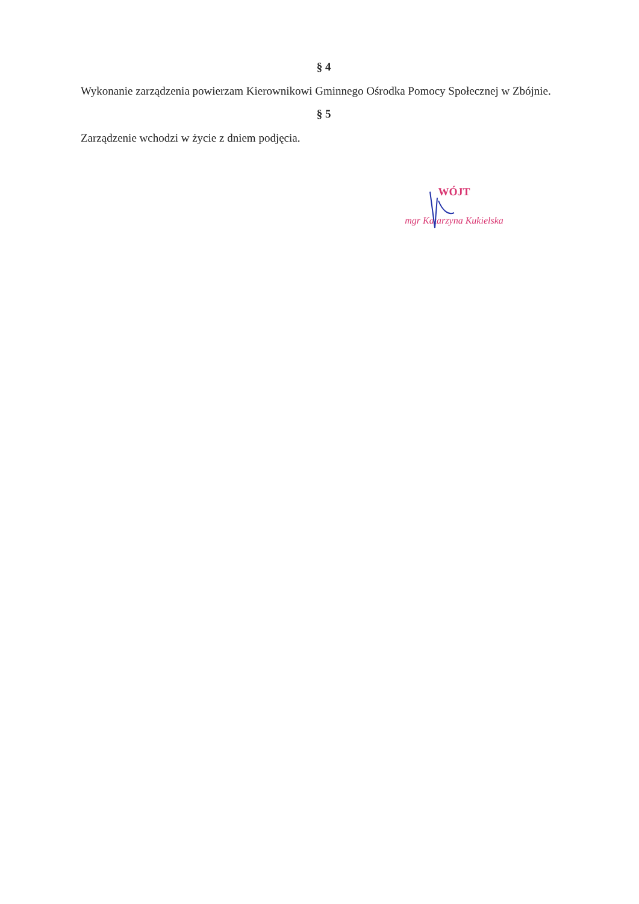§ 4
Wykonanie zarządzenia powierzam Kierownikowi Gminnego Ośrodka Pomocy Społecznej w Zbójnie.
§ 5
Zarządzenie wchodzi w życie z dniem podjęcia.
WÓJT
mgr Katarzyna Kukielska